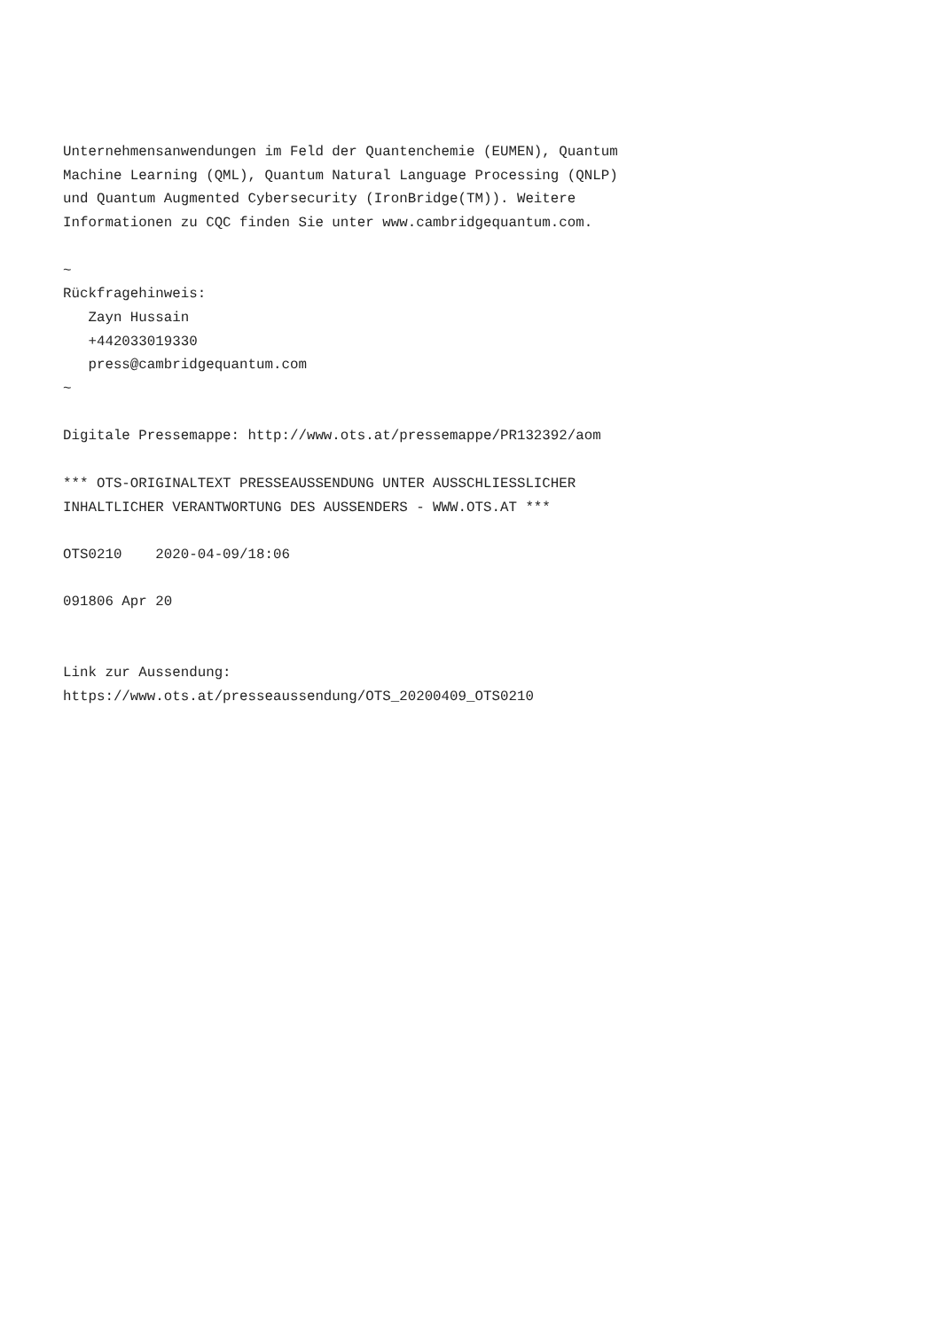Unternehmensanwendungen im Feld der Quantenchemie (EUMEN), Quantum
Machine Learning (QML), Quantum Natural Language Processing (QNLP)
und Quantum Augmented Cybersecurity (IronBridge(TM)). Weitere
Informationen zu CQC finden Sie unter www.cambridgequantum.com.

~
Rückfragehinweis:
   Zayn Hussain
   +442033019330
   press@cambridgequantum.com
~

Digitale Pressemappe: http://www.ots.at/pressemappe/PR132392/aom

*** OTS-ORIGINALTEXT PRESSEAUSSENDUNG UNTER AUSSCHLIESSLICHER
INHALTLICHER VERANTWORTUNG DES AUSSENDERS - WWW.OTS.AT ***

OTS0210    2020-04-09/18:06

091806 Apr 20


Link zur Aussendung:
https://www.ots.at/presseaussendung/OTS_20200409_OTS0210